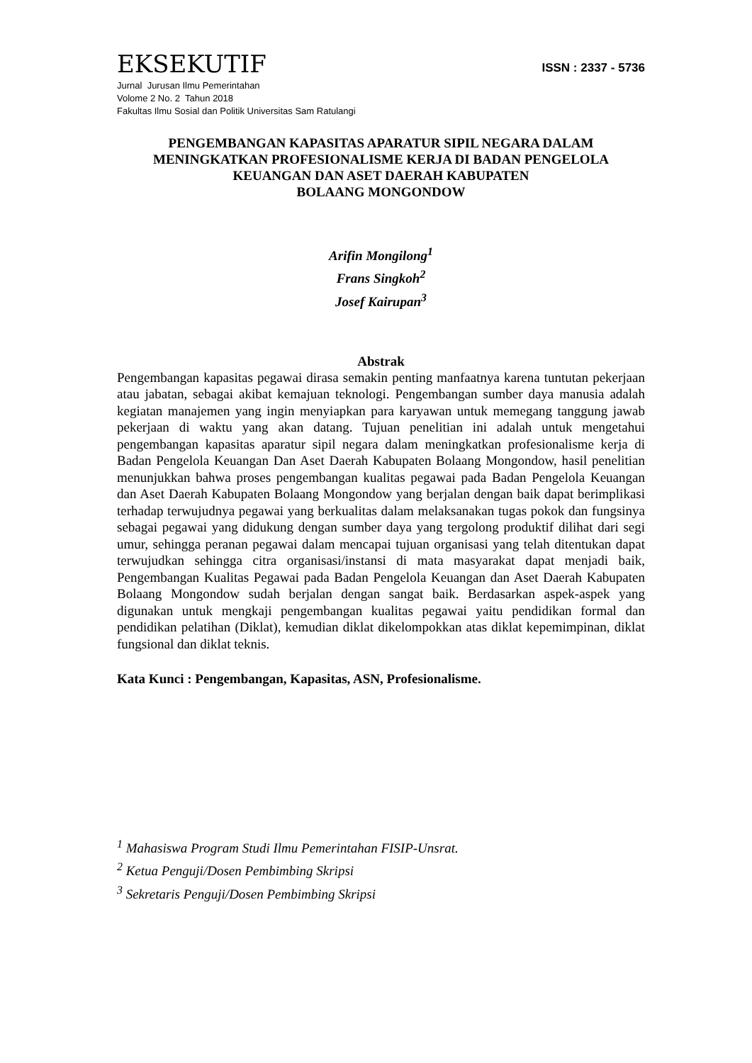EKSEKUTIF
ISSN : 2337 - 5736
Jurnal Jurusan Ilmu Pemerintahan
Volome 2 No. 2 Tahun 2018
Fakultas Ilmu Sosial dan Politik Universitas Sam Ratulangi
PENGEMBANGAN KAPASITAS APARATUR SIPIL NEGARA DALAM MENINGKATKAN PROFESIONALISME KERJA DI BADAN PENGELOLA KEUANGAN DAN ASET DAERAH KABUPATEN
BOLAANG MONGONDOW
Arifin Mongilong<sup>1</sup>
Frans Singkoh<sup>2</sup>
Josef Kairupan<sup>3</sup>
Abstrak
Pengembangan kapasitas pegawai dirasa semakin penting manfaatnya karena tuntutan pekerjaan atau jabatan, sebagai akibat kemajuan teknologi. Pengembangan sumber daya manusia adalah kegiatan manajemen yang ingin menyiapkan para karyawan untuk memegang tanggung jawab pekerjaan di waktu yang akan datang. Tujuan penelitian ini adalah untuk mengetahui pengembangan kapasitas aparatur sipil negara dalam meningkatkan profesionalisme kerja di Badan Pengelola Keuangan Dan Aset Daerah Kabupaten Bolaang Mongondow, hasil penelitian menunjukkan bahwa proses pengembangan kualitas pegawai pada Badan Pengelola Keuangan dan Aset Daerah Kabupaten Bolaang Mongondow yang berjalan dengan baik dapat berimplikasi terhadap terwujudnya pegawai yang berkualitas dalam melaksanakan tugas pokok dan fungsinya sebagai pegawai yang didukung dengan sumber daya yang tergolong produktif dilihat dari segi umur, sehingga peranan pegawai dalam mencapai tujuan organisasi yang telah ditentukan dapat terwujudkan sehingga citra organisasi/instansi di mata masyarakat dapat menjadi baik, Pengembangan Kualitas Pegawai pada Badan Pengelola Keuangan dan Aset Daerah Kabupaten Bolaang Mongondow sudah berjalan dengan sangat baik. Berdasarkan aspek-aspek yang digunakan untuk mengkaji pengembangan kualitas pegawai yaitu pendidikan formal dan pendidikan pelatihan (Diklat), kemudian diklat dikelompokkan atas diklat kepemimpinan, diklat fungsional dan diklat teknis.
Kata Kunci : Pengembangan, Kapasitas, ASN, Profesionalisme.
<sup>1</sup> Mahasiswa Program Studi Ilmu Pemerintahan FISIP-Unsrat.
<sup>2</sup> Ketua Penguji/Dosen Pembimbing Skripsi
<sup>3</sup> Sekretaris Penguji/Dosen Pembimbing Skripsi